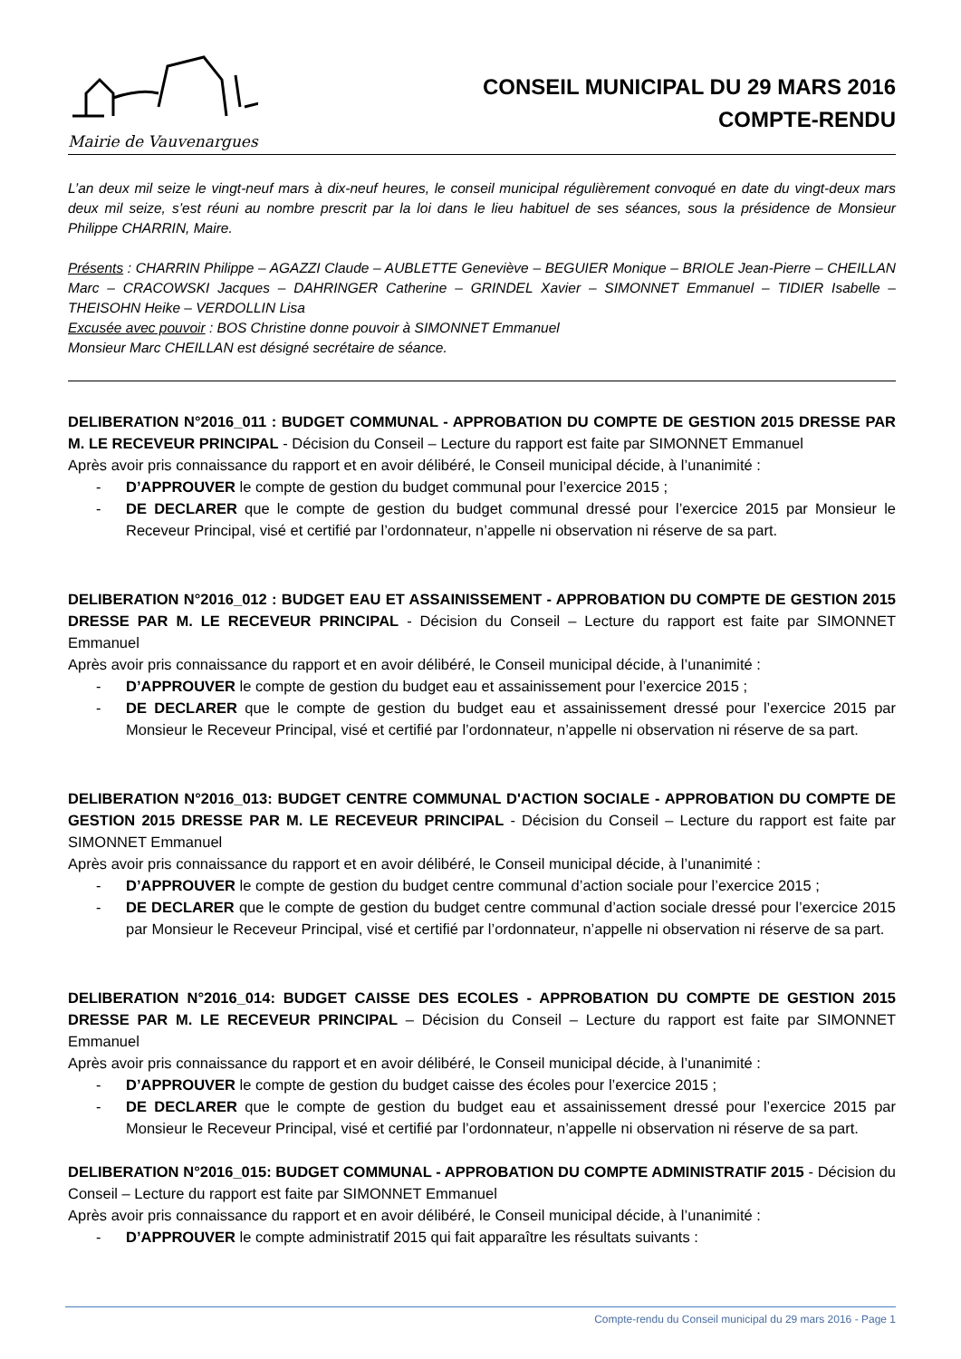Mairie de Vauvenargues
CONSEIL MUNICIPAL DU 29 MARS 2016
COMPTE-RENDU
L’an deux mil seize le vingt-neuf mars à dix-neuf heures, le conseil municipal régulièrement convoqué en date du vingt-deux mars deux mil seize, s’est réuni au nombre prescrit par la loi dans le lieu habituel de ses séances, sous la présidence de Monsieur Philippe CHARRIN, Maire.
Présents : CHARRIN Philippe – AGAZZI Claude – AUBLETTE Geneviève – BEGUIER Monique – BRIOLE Jean-Pierre – CHEILLAN Marc – CRACOWSKI Jacques – DAHRINGER Catherine – GRINDEL Xavier – SIMONNET Emmanuel – TIDIER Isabelle – THEISOHN Heike – VERDOLLIN Lisa
Excusée avec pouvoir : BOS Christine donne pouvoir à SIMONNET Emmanuel
Monsieur Marc CHEILLAN est désigné secrétaire de séance.
DELIBERATION N°2016_011 : BUDGET COMMUNAL - APPROBATION DU COMPTE DE GESTION 2015 DRESSE PAR M. LE RECEVEUR PRINCIPAL - Décision du Conseil – Lecture du rapport est faite par SIMONNET Emmanuel
Après avoir pris connaissance du rapport et en avoir délibéré, le Conseil municipal décide, à l’unanimité :
- D’APPROUVER le compte de gestion du budget communal pour l’exercice 2015 ;
- DE DECLARER que le compte de gestion du budget communal dressé pour l’exercice 2015 par Monsieur le Receveur Principal, visé et certifié par l’ordonnateur, n’appelle ni observation ni réserve de sa part.
DELIBERATION N°2016_012 : BUDGET EAU ET ASSAINISSEMENT - APPROBATION DU COMPTE DE GESTION 2015 DRESSE PAR M. LE RECEVEUR PRINCIPAL - Décision du Conseil – Lecture du rapport est faite par SIMONNET Emmanuel
Après avoir pris connaissance du rapport et en avoir délibéré, le Conseil municipal décide, à l’unanimité :
- D’APPROUVER le compte de gestion du budget eau et assainissement pour l’exercice 2015 ;
- DE DECLARER que le compte de gestion du budget eau et assainissement dressé pour l’exercice 2015 par Monsieur le Receveur Principal, visé et certifié par l’ordonnateur, n’appelle ni observation ni réserve de sa part.
DELIBERATION N°2016_013: BUDGET CENTRE COMMUNAL D'ACTION SOCIALE - APPROBATION DU COMPTE DE GESTION 2015 DRESSE PAR M. LE RECEVEUR PRINCIPAL - Décision du Conseil – Lecture du rapport est faite par SIMONNET Emmanuel
Après avoir pris connaissance du rapport et en avoir délibéré, le Conseil municipal décide, à l’unanimité :
- D’APPROUVER le compte de gestion du budget centre communal d’action sociale pour l’exercice 2015 ;
- DE DECLARER que le compte de gestion du budget centre communal d’action sociale dressé pour l’exercice 2015 par Monsieur le Receveur Principal, visé et certifié par l’ordonnateur, n’appelle ni observation ni réserve de sa part.
DELIBERATION N°2016_014: BUDGET CAISSE DES ECOLES - APPROBATION DU COMPTE DE GESTION 2015 DRESSE PAR M. LE RECEVEUR PRINCIPAL – Décision du Conseil – Lecture du rapport est faite par SIMONNET Emmanuel
Après avoir pris connaissance du rapport et en avoir délibéré, le Conseil municipal décide, à l’unanimité :
- D’APPROUVER le compte de gestion du budget caisse des écoles pour l’exercice 2015 ;
- DE DECLARER que le compte de gestion du budget eau et assainissement dressé pour l’exercice 2015 par Monsieur le Receveur Principal, visé et certifié par l’ordonnateur, n’appelle ni observation ni réserve de sa part.
DELIBERATION N°2016_015: BUDGET COMMUNAL - APPROBATION DU COMPTE ADMINISTRATIF 2015 - Décision du Conseil – Lecture du rapport est faite par SIMONNET Emmanuel
Après avoir pris connaissance du rapport et en avoir délibéré, le Conseil municipal décide, à l’unanimité :
- D’APPROUVER le compte administratif 2015 qui fait apparaître les résultats suivants :
Compte-rendu du Conseil municipal du 29 mars 2016 - Page 1